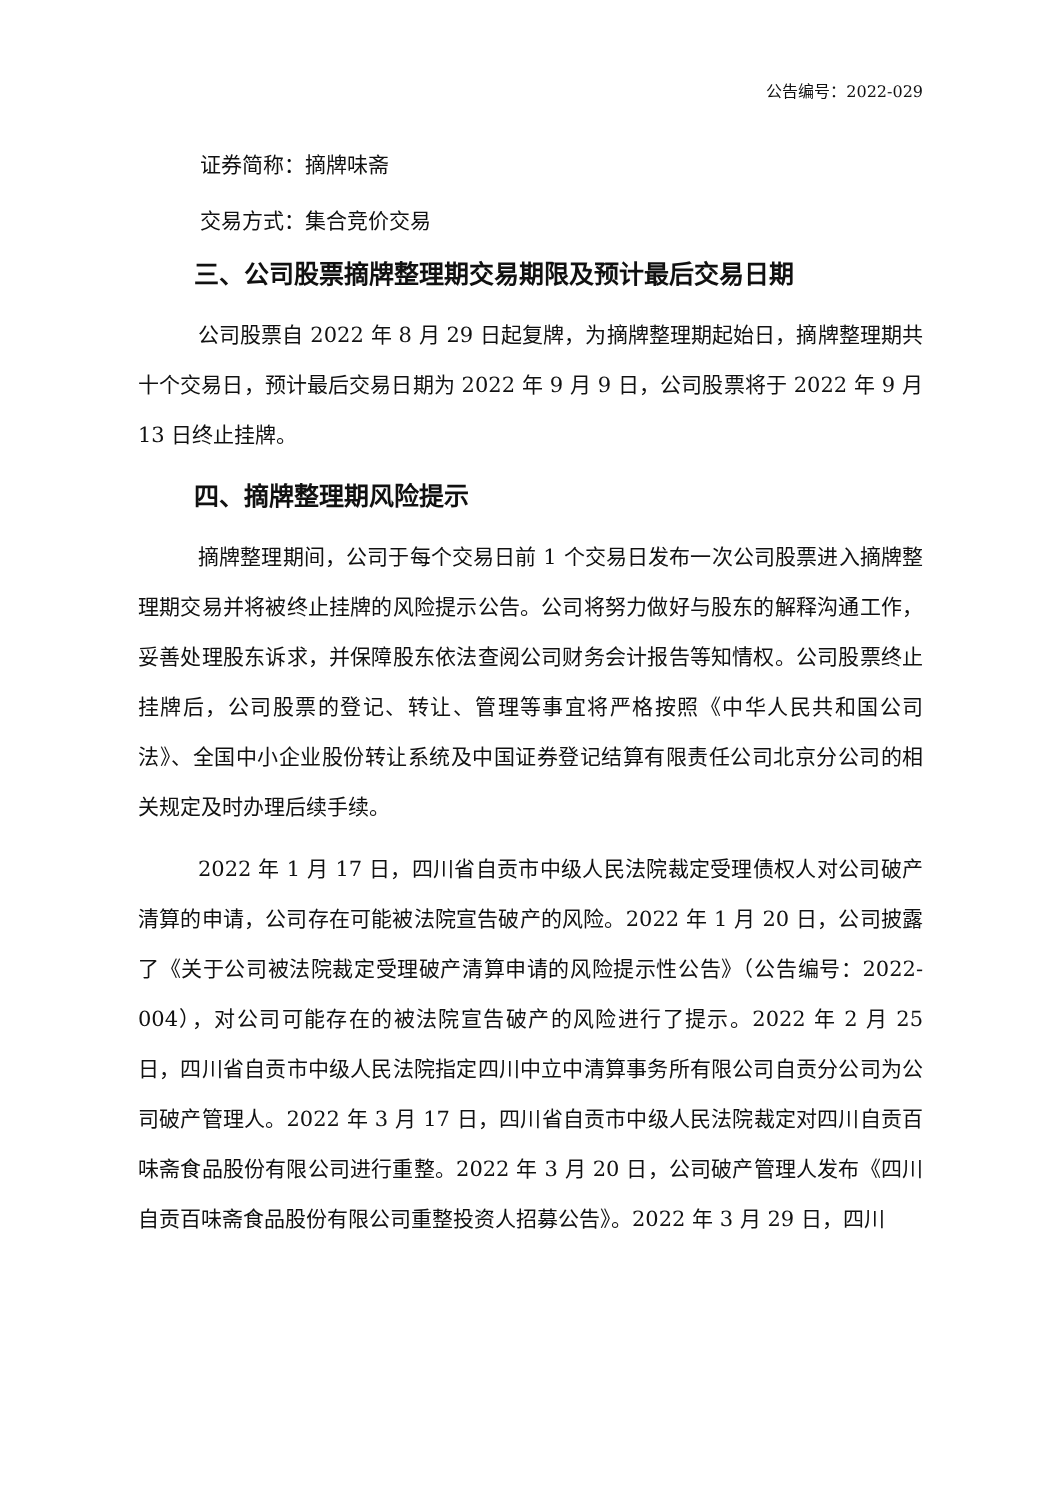公告编号：2022-029
证券简称：摘牌味斋
交易方式：集合竞价交易
三、公司股票摘牌整理期交易期限及预计最后交易日期
公司股票自 2022 年 8 月 29 日起复牌，为摘牌整理期起始日，摘牌整理期共十个交易日，预计最后交易日期为 2022 年 9 月 9 日，公司股票将于 2022 年 9 月 13 日终止挂牌。
四、摘牌整理期风险提示
摘牌整理期间，公司于每个交易日前 1 个交易日发布一次公司股票进入摘牌整理期交易并将被终止挂牌的风险提示公告。公司将努力做好与股东的解释沟通工作，妥善处理股东诉求，并保障股东依法查阅公司财务会计报告等知情权。公司股票终止挂牌后，公司股票的登记、转让、管理等事宜将严格按照《中华人民共和国公司法》、全国中小企业股份转让系统及中国证券登记结算有限责任公司北京分公司的相关规定及时办理后续手续。
2022 年 1 月 17 日，四川省自贡市中级人民法院裁定受理债权人对公司破产清算的申请，公司存在可能被法院宣告破产的风险。2022 年 1 月 20 日，公司披露了《关于公司被法院裁定受理破产清算申请的风险提示性公告》（公告编号：2022-004），对公司可能存在的被法院宣告破产的风险进行了提示。2022 年 2 月 25 日，四川省自贡市中级人民法院指定四川中立中清算事务所有限公司自贡分公司为公司破产管理人。2022 年 3 月 17 日，四川省自贡市中级人民法院裁定对四川自贡百味斋食品股份有限公司进行重整。2022 年 3 月 20 日，公司破产管理人发布《四川自贡百味斋食品股份有限公司重整投资人招募公告》。2022 年 3 月 29 日，四川